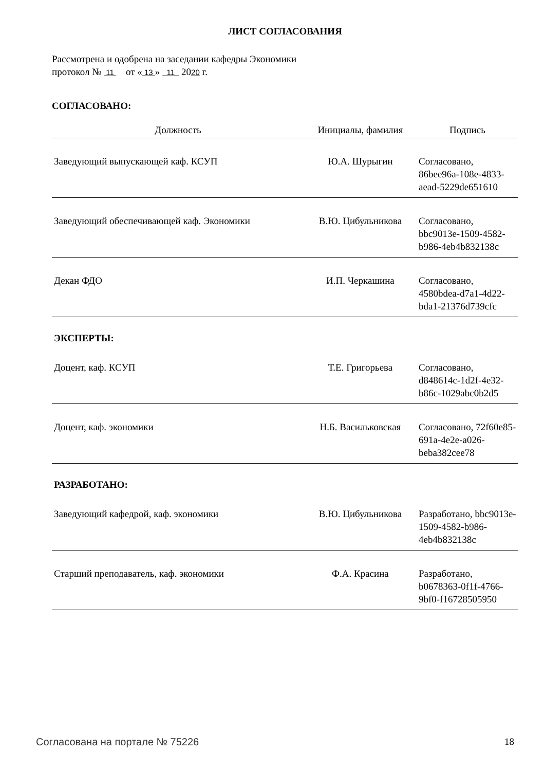ЛИСТ СОГЛАСОВАНИЯ
Рассмотрена и одобрена на заседании кафедры Экономики
протокол № 11 от « 13 » 11 2020 г.
СОГЛАСОВАНО:
| Должность | Инициалы, фамилия | Подпись |
| --- | --- | --- |
| Заведующий выпускающей каф. КСУП | Ю.А. Шурыгин | Согласовано, 86bee96a-108e-4833-aead-5229de651610 |
| Заведующий обеспечивающей каф. Экономики | В.Ю. Цибульникова | Согласовано, bbc9013e-1509-4582-b986-4eb4b832138c |
| Декан ФДО | И.П. Черкашина | Согласовано, 4580bdea-d7a1-4d22-bda1-21376d739cfc |
| ЭКСПЕРТЫ: | | |
| Доцент, каф. КСУП | Т.Е. Григорьева | Согласовано, d848614c-1d2f-4e32-b86c-1029abc0b2d5 |
| Доцент, каф. экономики | Н.Б. Васильковская | Согласовано, 72f60e85-691a-4e2e-a026-beba382cee78 |
| РАЗРАБОТАНО: | | |
| Заведующий кафедрой, каф. экономики | В.Ю. Цибульникова | Разработано, bbc9013e-1509-4582-b986-4eb4b832138c |
| Старший преподаватель, каф. экономики | Ф.А. Красина | Разработано, b0678363-0f1f-4766-9bf0-f16728505950 |
Согласована на портале № 75226 18